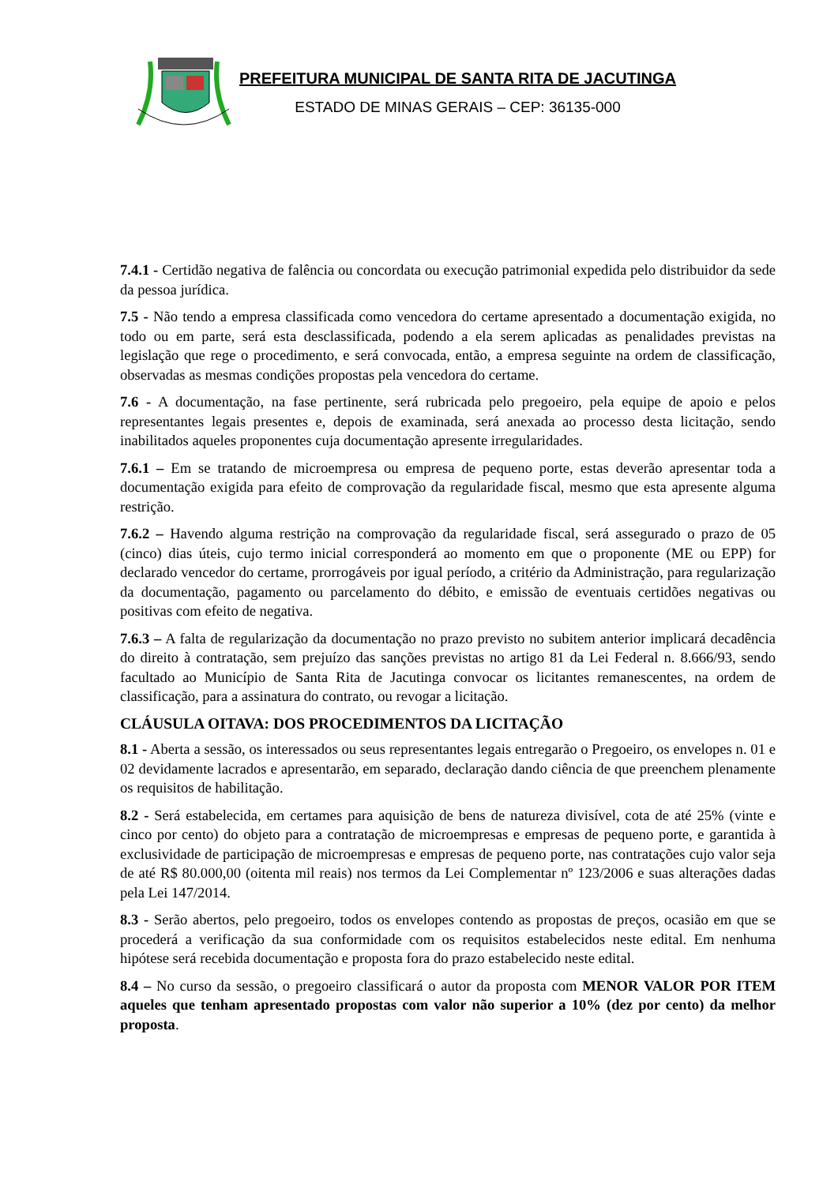PREFEITURA MUNICIPAL DE SANTA RITA DE JACUTINGA
ESTADO DE MINAS GERAIS – CEP: 36135-000
7.4.1 - Certidão negativa de falência ou concordata ou execução patrimonial expedida pelo distribuidor da sede da pessoa jurídica.
7.5 - Não tendo a empresa classificada como vencedora do certame apresentado a documentação exigida, no todo ou em parte, será esta desclassificada, podendo a ela serem aplicadas as penalidades previstas na legislação que rege o procedimento, e será convocada, então, a empresa seguinte na ordem de classificação, observadas as mesmas condições propostas pela vencedora do certame.
7.6 - A documentação, na fase pertinente, será rubricada pelo pregoeiro, pela equipe de apoio e pelos representantes legais presentes e, depois de examinada, será anexada ao processo desta licitação, sendo inabilitados aqueles proponentes cuja documentação apresente irregularidades.
7.6.1 – Em se tratando de microempresa ou empresa de pequeno porte, estas deverão apresentar toda a documentação exigida para efeito de comprovação da regularidade fiscal, mesmo que esta apresente alguma restrição.
7.6.2 – Havendo alguma restrição na comprovação da regularidade fiscal, será assegurado o prazo de 05 (cinco) dias úteis, cujo termo inicial corresponderá ao momento em que o proponente (ME ou EPP) for declarado vencedor do certame, prorrogáveis por igual período, a critério da Administração, para regularização da documentação, pagamento ou parcelamento do débito, e emissão de eventuais certidões negativas ou positivas com efeito de negativa.
7.6.3 – A falta de regularização da documentação no prazo previsto no subitem anterior implicará decadência do direito à contratação, sem prejuízo das sanções previstas no artigo 81 da Lei Federal n. 8.666/93, sendo facultado ao Município de Santa Rita de Jacutinga convocar os licitantes remanescentes, na ordem de classificação, para a assinatura do contrato, ou revogar a licitação.
CLÁUSULA OITAVA: DOS PROCEDIMENTOS DA LICITAÇÃO
8.1 - Aberta a sessão, os interessados ou seus representantes legais entregarão o Pregoeiro, os envelopes n. 01 e 02 devidamente lacrados e apresentarão, em separado, declaração dando ciência de que preenchem plenamente os requisitos de habilitação.
8.2 - Será estabelecida, em certames para aquisição de bens de natureza divisível, cota de até 25% (vinte e cinco por cento) do objeto para a contratação de microempresas e empresas de pequeno porte, e garantida à exclusividade de participação de microempresas e empresas de pequeno porte, nas contratações cujo valor seja de até R$ 80.000,00 (oitenta mil reais) nos termos da Lei Complementar nº 123/2006 e suas alterações dadas pela Lei 147/2014.
8.3 - Serão abertos, pelo pregoeiro, todos os envelopes contendo as propostas de preços, ocasião em que se procederá a verificação da sua conformidade com os requisitos estabelecidos neste edital. Em nenhuma hipótese será recebida documentação e proposta fora do prazo estabelecido neste edital.
8.4 – No curso da sessão, o pregoeiro classificará o autor da proposta com MENOR VALOR POR ITEM aqueles que tenham apresentado propostas com valor não superior a 10% (dez por cento) da melhor proposta.